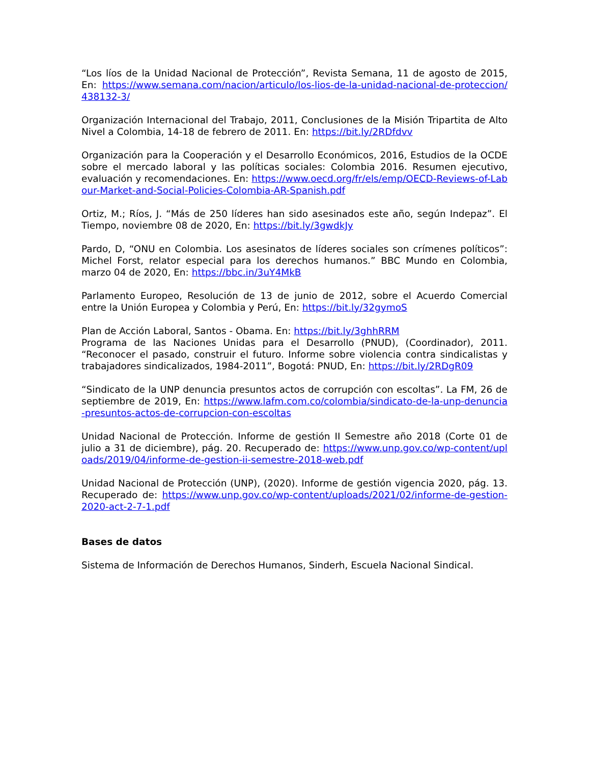“Los líos de la Unidad Nacional de Protección”, Revista Semana, 11 de agosto de 2015, En: https://www.semana.com/nacion/articulo/los-lios-de-la-unidad-nacional-de-proteccion/438132-3/
Organización Internacional del Trabajo, 2011, Conclusiones de la Misión Tripartita de Alto Nivel a Colombia, 14-18 de febrero de 2011. En: https://bit.ly/2RDfdvv
Organización para la Cooperación y el Desarrollo Económicos, 2016, Estudios de la OCDE sobre el mercado laboral y las políticas sociales: Colombia 2016. Resumen ejecutivo, evaluación y recomendaciones. En: https://www.oecd.org/fr/els/emp/OECD-Reviews-of-Labour-Market-and-Social-Policies-Colombia-AR-Spanish.pdf
Ortiz, M.; Ríos, J. “Más de 250 líderes han sido asesinados este año, según Indepaz”. El Tiempo, noviembre 08 de 2020, En: https://bit.ly/3gwdkJy
Pardo, D, “ONU en Colombia. Los asesinatos de líderes sociales son crímenes políticos”: Michel Forst, relator especial para los derechos humanos.” BBC Mundo en Colombia, marzo 04 de 2020, En: https://bbc.in/3uY4MkB
Parlamento Europeo, Resolución de 13 de junio de 2012, sobre el Acuerdo Comercial entre la Unión Europea y Colombia y Perú, En: https://bit.ly/32gymoS
Plan de Acción Laboral, Santos - Obama. En: https://bit.ly/3ghhRRM
Programa de las Naciones Unidas para el Desarrollo (PNUD), (Coordinador), 2011. “Reconocer el pasado, construir el futuro. Informe sobre violencia contra sindicalistas y trabajadores sindicalizados, 1984-2011”, Bogotá: PNUD, En: https://bit.ly/2RDgR09
“Sindicato de la UNP denuncia presuntos actos de corrupción con escoltas”. La FM, 26 de septiembre de 2019, En: https://www.lafm.com.co/colombia/sindicato-de-la-unp-denuncia-presuntos-actos-de-corrupcion-con-escoltas
Unidad Nacional de Protección. Informe de gestión II Semestre año 2018 (Corte 01 de julio a 31 de diciembre), pág. 20. Recuperado de: https://www.unp.gov.co/wp-content/uploads/2019/04/informe-de-gestion-ii-semestre-2018-web.pdf
Unidad Nacional de Protección (UNP), (2020). Informe de gestión vigencia 2020, pág. 13. Recuperado de: https://www.unp.gov.co/wp-content/uploads/2021/02/informe-de-gestion-2020-act-2-7-1.pdf
Bases de datos
Sistema de Información de Derechos Humanos, Sinderh, Escuela Nacional Sindical.